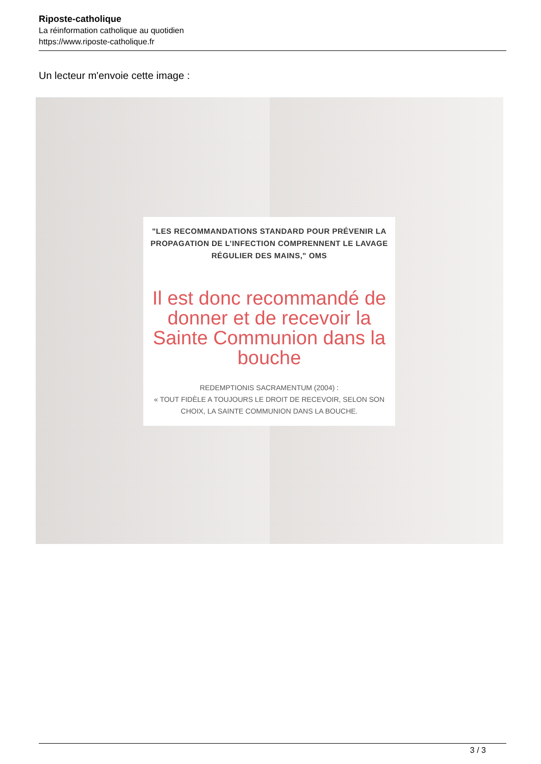Riposte-catholique
La réinformation catholique au quotidien
https://www.riposte-catholique.fr
Un lecteur m'envoie cette image :
"LES RECOMMANDATIONS STANDARD POUR PRÉVENIR LA PROPAGATION DE L’INFECTION COMPRENNENT LE LAVAGE RÉGULIER DES MAINS," OMS
Il est donc recommandé de donner et de recevoir la Sainte Communion dans la bouche
REDEMPTIONIS SACRAMENTUM (2004) :
« TOUT FIDÈLE A TOUJOURS LE DROIT DE RECEVOIR, SELON SON CHOIX, LA SAINTE COMMUNION DANS LA BOUCHE.
3 / 3